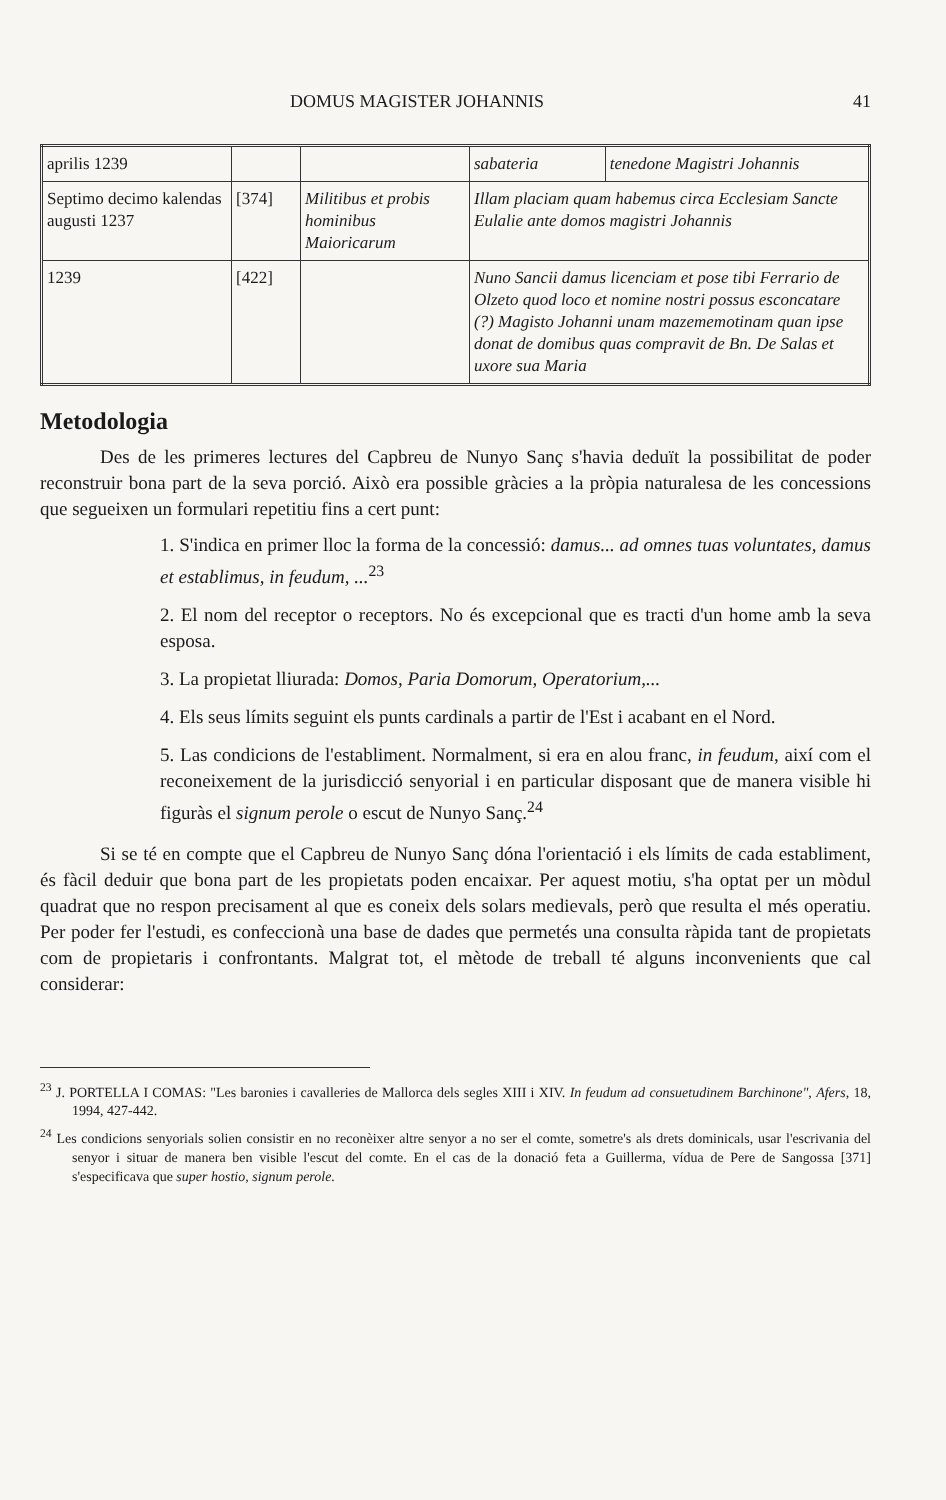DOMUS MAGISTER JOHANNIS 41
| aprilis 1239 | | | sabateria | tenedone Magistri Johannis |
| Septimo decimo kalendas augusti 1237 | [374] | Militibus et probis hominibus Maioricarum | Illam placiam quam habemus circa Ecclesiam Sancte Eulalie ante domos magistri Johannis | |
| 1239 | [422] | | Nuno Sancii damus licenciam et pose tibi Ferrario de Olzeto quod loco et nomine nostri possus esconcatare (?) Magisto Johanni unam mazememotinam quan ipse donat de domibus quas compravit de Bn. De Salas et uxore sua Maria | |
Metodologia
Des de les primeres lectures del Capbreu de Nunyo Sanç s'havia deduït la possibilitat de poder reconstruir bona part de la seva porció. Això era possible gràcies a la pròpia naturalesa de les concessions que segueixen un formulari repetitiu fins a cert punt:
1. S'indica en primer lloc la forma de la concessió: damus... ad omnes tuas voluntates, damus et establimus, in feudum, ...<sup>23</sup>
2. El nom del receptor o receptors. No és excepcional que es tracti d'un home amb la seva esposa.
3. La propietat lliurada: Domos, Paria Domorum, Operatorium,...
4. Els seus límits seguint els punts cardinals a partir de l'Est i acabant en el Nord.
5. Las condicions de l'establiment. Normalment, si era en alou franc, in feudum, així com el reconeixement de la jurisdicció senyorial i en particular disposant que de manera visible hi figuràs el signum perole o escut de Nunyo Sanç.<sup>24</sup>
Si se té en compte que el Capbreu de Nunyo Sanç dóna l'orientació i els límits de cada establiment, és fàcil deduir que bona part de les propietats poden encaixar. Per aquest motiu, s'ha optat per un mòdul quadrat que no respon precisament al que es coneix dels solars medievals, però que resulta el més operatiu. Per poder fer l'estudi, es confeccionà una base de dades que permetés una consulta ràpida tant de propietats com de propietaris i confrontants. Malgrat tot, el mètode de treball té alguns inconvenients que cal considerar:
<sup>23</sup> J. PORTELLA I COMAS: "Les baronies i cavalleries de Mallorca dels segles XIII i XIV. In feudum ad consuetudinem Barchinone", Afers, 18, 1994, 427-442.
<sup>24</sup> Les condicions senyorials solien consistir en no reconèixer altre senyor a no ser el comte, sometre's als drets dominicals, usar l'escrivania del senyor i situar de manera ben visible l'escut del comte. En el cas de la donació feta a Guillerma, vídua de Pere de Sangossa [371] s'especificava que super hostio, signum perole.